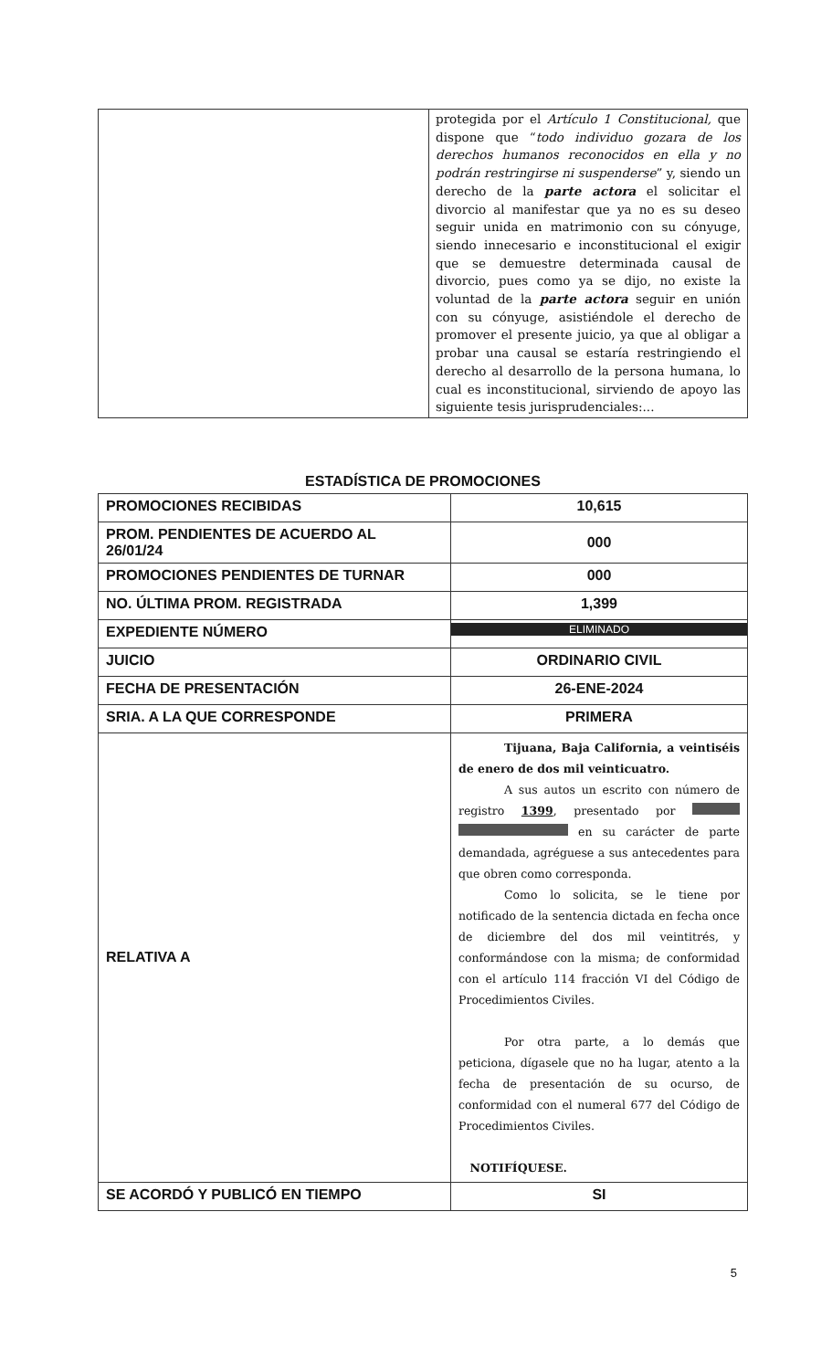| | protegida por el Artículo 1 Constitucional, que dispone que “ todo individuo gozara de los derechos humanos reconocidos en ella y no podrán restringirse ni suspenderse ” y, siendo un derecho de la parte actora el solicitar el divorcio al manifestar que ya no es su deseo seguir unida en matrimonio con su cónyuge, siendo innecesario e inconstitucional el exigir que se demuestre determinada causal de divorcio, pues como ya se dijo, no existe la voluntad de la parte actora seguir en unión con su cónyuge, asistiéndole el derecho de promover el presente juicio, ya que al obligar a probar una causal se estaría restringiendo el derecho al desarrollo de la persona humana, lo cual es inconstitucional, sirviendo de apoyo las siguiente tesis jurisprudenciales:... |
ESTADÍSTICA DE PROMOCIONES
| PROMOCIONES RECIBIDAS | 10,615 |
| PROM. PENDIENTES DE ACUERDO AL 26/01/24 | 000 |
| PROMOCIONES PENDIENTES DE TURNAR | 000 |
| NO. ÚLTIMA PROM. REGISTRADA | 1,399 |
| EXPEDIENTE NÚMERO | ELIMINADO |
| JUICIO | ORDINARIO CIVIL |
| FECHA DE PRESENTACIÓN | 26-ENE-2024 |
| SRIA. A LA QUE CORRESPONDE | PRIMERA |
| RELATIVA A | Tijuana, Baja California, a veintiséis de enero de dos mil veinticuatro. A sus autos un escrito con número de registro 1399 , presentado por en su carácter de parte demandada, agréguese a sus antecedentes para que obren como corresponda. Como lo solicita, se le tiene por notificado de la sentencia dictada en fecha once de diciembre del dos mil veintitrés, y conformándose con la misma; de conformidad con el artículo 114 fracción VI del Código de Procedimientos Civiles. Por otra parte, a lo demás que peticiona, dígasele que no ha lugar, atento a la fecha de presentación de su ocurso, de conformidad con el numeral 677 del Código de Procedimientos Civiles. NOTIFÍQUESE. |
| SE ACORDÓ Y PUBLICÓ EN TIEMPO | SI |
5